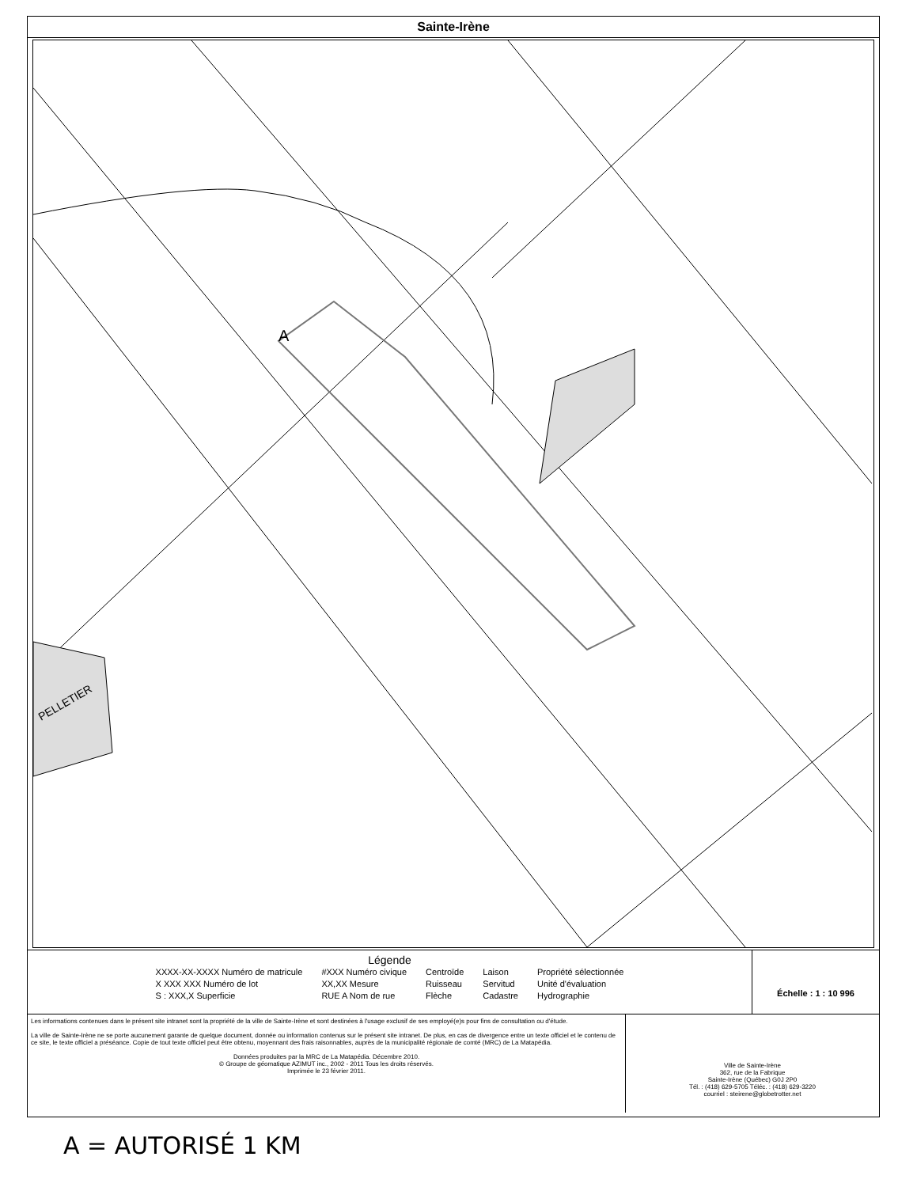Sainte-Irène
A
PELLETIER
Légende
XXXX-XX-XXXX Numéro de matricule
X XXX XXX Numéro de lot
S : XXX,X Superficie
#XXX Numéro civique
XX,XX Mesure
RUE A Nom de rue
Centroïde
Ruisseau
Flèche
Laison
Servitud
Cadastre
Propriété sélectionnée
Unité d'évaluation
Hydrographie
Échelle : 1 : 10 996
Les informations contenues dans le présent site intranet sont la propriété de la ville de Sainte-Irène et sont destinées à l'usage exclusif de ses employé(e)s pour fins de consultation ou d'étude.
La ville de Sainte-Irène ne se porte aucunement garante de quelque document, donnée ou information contenus sur le présent site intranet. De plus, en cas de divergence entre un texte officiel et le contenu de ce site, le texte officiel a préséance. Copie de tout texte officiel peut être obtenu, moyennant des frais raisonnables, auprès de la municipalité régionale de comté (MRC) de La Matapédia.
Données produites par la MRC de La Matapédia. Décembre 2010.
© Groupe de géomatique AZIMUT inc., 2002 - 2011 Tous les droits réservés.
Imprimée le 23 février 2011.
Ville de Sainte-Irène
362, rue de la Fabrique
Sainte-Irène (Québec) G0J 2P0
Tél. : (418) 629-5705 Téléc. : (418) 629-3220
courriel : steirene@globetrotter.net
A = AUTORISÉ 1 KM